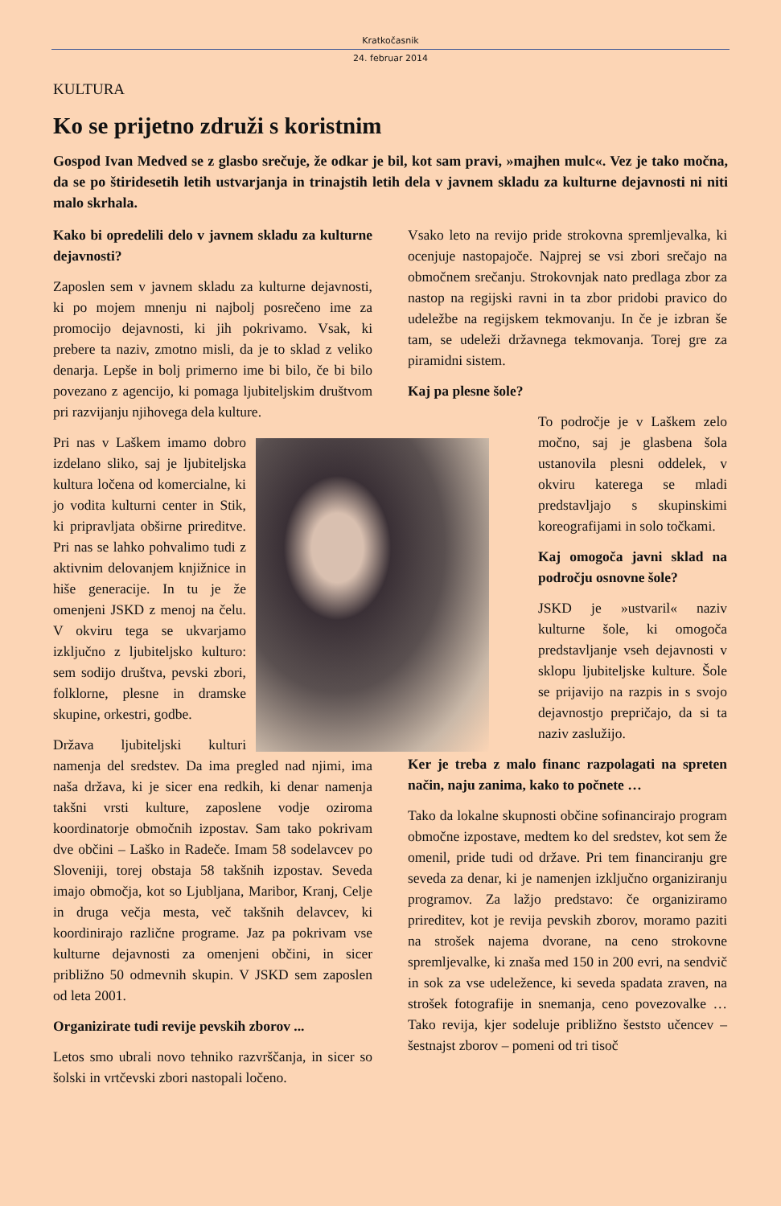Kratkočasnik
24. februar 2014
KULTURA
Ko se prijetno združi s koristnim
Gospod Ivan Medved se z glasbo srečuje, že odkar je bil, kot sam pravi, »majhen mulc«. Vez je tako močna, da se po štiridesetih letih ustvarjanja in trinajstih letih dela v javnem skladu za kulturne dejavnosti ni niti malo skrhala.
Kako bi opredelili delo v javnem skladu za kulturne dejavnosti?
Zaposlen sem v javnem skladu za kulturne dejavnosti, ki po mojem mnenju ni najbolj posrečeno ime za promocijo dejavnosti, ki jih pokrivamo. Vsak, ki prebere ta naziv, zmotno misli, da je to sklad z veliko denarja. Lepše in bolj primerno ime bi bilo, če bi bilo povezano z agencijo, ki pomaga ljubiteljskim društvom pri razvijanju njihovega dela kulture.
Pri nas v Laškem imamo dobro izdelano sliko, saj je ljubiteljska kultura ločena od komercialne, ki jo vodita kulturni center in Stik, ki pripravljata obširne prireditve. Pri nas se lahko pohvalimo tudi z aktivnim delovanjem knjižnice in hiše generacije. In tu je že omenjeni JSKD z menoj na čelu. V okviru tega se ukvarjamo izključno z ljubiteljsko kulturo: sem sodijo društva, pevski zbori, folklorne, plesne in dramske skupine, orkestri, godbe.
Država ljubiteljski kulturi namenja del sredstev. Da ima pregled nad njimi, ima naša država, ki je sicer ena redkih, ki denar namenja takšni vrsti kulture, zaposlene vodje oziroma koordinatorje območnih izpostav. Sam tako pokrivam dve občini – Laško in Radeče. Imam 58 sodelavcev po Sloveniji, torej obstaja 58 takšnih izpostav. Seveda imajo območja, kot so Ljubljana, Maribor, Kranj, Celje in druga večja mesta, več takšnih delavcev, ki koordinirajo različne programe. Jaz pa pokrivam vse kulturne dejavnosti za omenjeni občini, in sicer približno 50 odmevnih skupin. V JSKD sem zaposlen od leta 2001.
Organizirate tudi revije pevskih zborov ...
Letos smo ubrali novo tehniko razvrščanja, in sicer so šolski in vrtčevski zbori nastopali ločeno.
Vsako leto na revijo pride strokovna spremljevalka, ki ocenjuje nastopajoče. Najprej se vsi zbori srečajo na območnem srečanju. Strokovnjak nato predlaga zbor za nastop na regijski ravni in ta zbor pridobi pravico do udeležbe na regijskem tekmovanju. In če je izbran še tam, se udeleži državnega tekmovanja. Torej gre za piramidni sistem.
Kaj pa plesne šole?
To področje je v Laškem zelo močno, saj je glasbena šola ustanovila plesni oddelek, v okviru katerega se mladi predstavljajo s skupinskimi koreografijami in solo točkami.
Kaj omogoča javni sklad na področju osnovne šole?
JSKD je »ustvaril« naziv kulturne šole, ki omogoča predstavljanje vseh dejavnosti v sklopu ljubiteljske kulture. Šole se prijavijo na razpis in s svojo dejavnostjo prepričajo, da si ta naziv zaslužijo.
Ker je treba z malo financ razpolagati na spreten način, naju zanima, kako to počnete …
Tako da lokalne skupnosti občine sofinancirajo program območne izpostave, medtem ko del sredstev, kot sem že omenil, pride tudi od države. Pri tem financiranju gre seveda za denar, ki je namenjen izključno organiziranju programov. Za lažjo predstavo: če organiziramo prireditev, kot je revija pevskih zborov, moramo paziti na strošek najema dvorane, na ceno strokovne spremljevalke, ki znaša med 150 in 200 evri, na sendvič in sok za vse udeležence, ki seveda spadata zraven, na strošek fotografije in snemanja, ceno povezovalke … Tako revija, kjer sodeluje približno šeststo učencev – šestnajst zborov – pomeni od tri tisoč